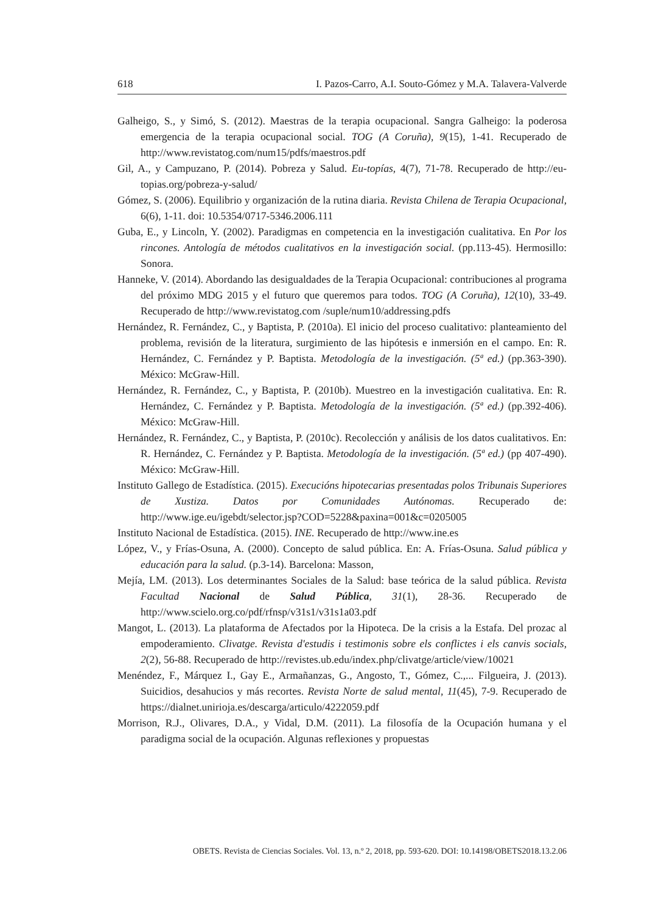618 I. Pazos-Carro, A.I. Souto-Gómez y M.A. Talavera-Valverde
Galheigo, S., y Simó, S. (2012). Maestras de la terapia ocupacional. Sangra Galheigo: la poderosa emergencia de la terapia ocupacional social. TOG (A Coruña), 9(15), 1-41. Recuperado de http://www.revistatog.com/num15/pdfs/maestros.pdf
Gil, A., y Campuzano, P. (2014). Pobreza y Salud. Eu-topías, 4(7), 71-78. Recuperado de http://eu-topias.org/pobreza-y-salud/
Gómez, S. (2006). Equilibrio y organización de la rutina diaria. Revista Chilena de Terapia Ocupacional, 6(6), 1-11. doi: 10.5354/0717-5346.2006.111
Guba, E., y Lincoln, Y. (2002). Paradigmas en competencia en la investigación cualitativa. En Por los rincones. Antología de métodos cualitativos en la investigación social. (pp.113-45). Hermosillo: Sonora.
Hanneke, V. (2014). Abordando las desigualdades de la Terapia Ocupacional: contribuciones al programa del próximo MDG 2015 y el futuro que queremos para todos. TOG (A Coruña), 12(10), 33-49. Recuperado de http://www.revistatog.com /suple/num10/addressing.pdfs
Hernández, R. Fernández, C., y Baptista, P. (2010a). El inicio del proceso cualitativo: planteamiento del problema, revisión de la literatura, surgimiento de las hipótesis e inmersión en el campo. En: R. Hernández, C. Fernández y P. Baptista. Metodología de la investigación. (5ª ed.) (pp.363-390). México: McGraw-Hill.
Hernández, R. Fernández, C., y Baptista, P. (2010b). Muestreo en la investigación cualitativa. En: R. Hernández, C. Fernández y P. Baptista. Metodología de la investigación. (5ª ed.) (pp.392-406). México: McGraw-Hill.
Hernández, R. Fernández, C., y Baptista, P. (2010c). Recolección y análisis de los datos cualitativos. En: R. Hernández, C. Fernández y P. Baptista. Metodología de la investigación. (5ª ed.) (pp 407-490). México: McGraw-Hill.
Instituto Gallego de Estadística. (2015). Execucións hipotecarias presentadas polos Tribunais Superiores de Xustiza. Datos por Comunidades Autónomas. Recuperado de: http://www.ige.eu/igebdt/selector.jsp?COD=5228&paxina=001&c=0205005
Instituto Nacional de Estadística. (2015). INE. Recuperado de http://www.ine.es
López, V., y Frías-Osuna, A. (2000). Concepto de salud pública. En: A. Frías-Osuna. Salud pública y educación para la salud. (p.3-14). Barcelona: Masson,
Mejía, LM. (2013). Los determinantes Sociales de la Salud: base teórica de la salud pública. Revista Facultad Nacional de Salud Pública, 31(1), 28-36. Recuperado de http://www.scielo.org.co/pdf/rfnsp/v31s1/v31s1a03.pdf
Mangot, L. (2013). La plataforma de Afectados por la Hipoteca. De la crisis a la Estafa. Del prozac al empoderamiento. Clivatge. Revista d'estudis i testimonis sobre els conflictes i els canvis socials, 2(2), 56-88. Recuperado de http://revistes.ub.edu/index.php/clivatge/article/view/10021
Menéndez, F., Márquez I., Gay E., Armañanzas, G., Angosto, T., Gómez, C.,... Filgueira, J. (2013). Suicidios, desahucios y más recortes. Revista Norte de salud mental, 11(45), 7-9. Recuperado de https://dialnet.unirioja.es/descarga/articulo/4222059.pdf
Morrison, R.J., Olivares, D.A., y Vidal, D.M. (2011). La filosofía de la Ocupación humana y el paradigma social de la ocupación. Algunas reflexiones y propuestas
OBETS. Revista de Ciencias Sociales. Vol. 13, n.º 2, 2018, pp. 593-620. DOI: 10.14198/OBETS2018.13.2.06